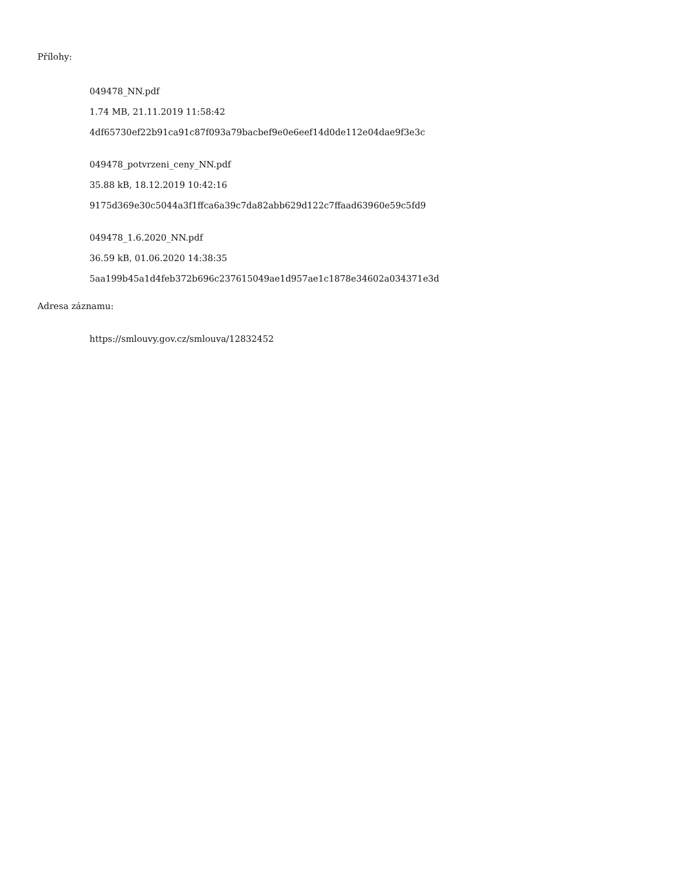Přílohy:
049478_NN.pdf
1.74 MB, 21.11.2019 11:58:42
4df65730ef22b91ca91c87f093a79bacbef9e0e6eef14d0de112e04dae9f3e3c
049478_potvrzeni_ceny_NN.pdf
35.88 kB, 18.12.2019 10:42:16
9175d369e30c5044a3f1ffca6a39c7da82abb629d122c7ffaad63960e59c5fd9
049478_1.6.2020_NN.pdf
36.59 kB, 01.06.2020 14:38:35
5aa199b45a1d4feb372b696c237615049ae1d957ae1c1878e34602a034371e3d
Adresa záznamu:
https://smlouvy.gov.cz/smlouva/12832452